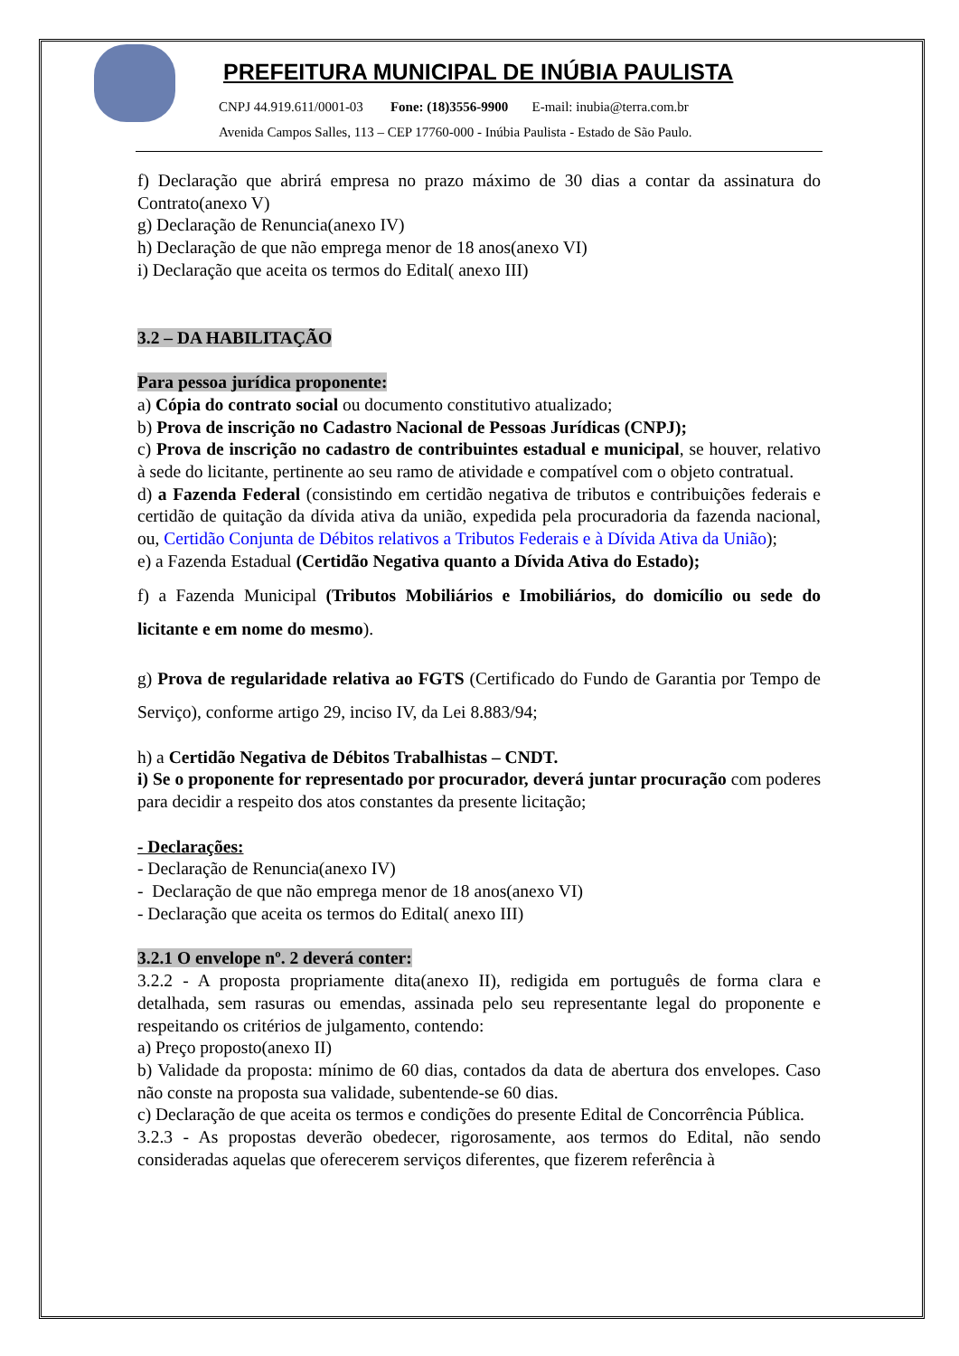PREFEITURA MUNICIPAL DE INÚBIA PAULISTA
CNPJ 44.919.611/0001-03 Fone: (18)3556-9900 E-mail: inubia@terra.com.br
Avenida Campos Salles, 113 – CEP 17760-000 - Inúbia Paulista - Estado de São Paulo.
f) Declaração que abrirá empresa no prazo máximo de 30 dias a contar da assinatura do Contrato(anexo V)
g) Declaração de Renuncia(anexo IV)
h) Declaração de que não emprega menor de 18 anos(anexo VI)
i) Declaração que aceita os termos do Edital( anexo III)
3.2 – DA HABILITAÇÃO
Para pessoa jurídica proponente:
a) Cópia do contrato social ou documento constitutivo atualizado;
b) Prova de inscrição no Cadastro Nacional de Pessoas Jurídicas (CNPJ);
c) Prova de inscrição no cadastro de contribuintes estadual e municipal, se houver, relativo à sede do licitante, pertinente ao seu ramo de atividade e compatível com o objeto contratual.
d) a Fazenda Federal (consistindo em certidão negativa de tributos e contribuições federais e certidão de quitação da dívida ativa da união, expedida pela procuradoria da fazenda nacional, ou, Certidão Conjunta de Débitos relativos a Tributos Federais e à Dívida Ativa da União);
e) a Fazenda Estadual (Certidão Negativa quanto a Dívida Ativa do Estado);
f) a Fazenda Municipal (Tributos Mobiliários e Imobiliários, do domicílio ou sede do licitante e em nome do mesmo).
g) Prova de regularidade relativa ao FGTS (Certificado do Fundo de Garantia por Tempo de Serviço), conforme artigo 29, inciso IV, da Lei 8.883/94;
h) a Certidão Negativa de Débitos Trabalhistas – CNDT.
i) Se o proponente for representado por procurador, deverá juntar procuração com poderes para decidir a respeito dos atos constantes da presente licitação;
- Declarações:
- Declaração de Renuncia(anexo IV)
- Declaração de que não emprega menor de 18 anos(anexo VI)
- Declaração que aceita os termos do Edital( anexo III)
3.2.1 O envelope nº. 2 deverá conter:
3.2.2 - A proposta propriamente dita(anexo II), redigida em português de forma clara e detalhada, sem rasuras ou emendas, assinada pelo seu representante legal do proponente e respeitando os critérios de julgamento, contendo:
a) Preço proposto(anexo II)
b) Validade da proposta: mínimo de 60 dias, contados da data de abertura dos envelopes. Caso não conste na proposta sua validade, subentende-se 60 dias.
c) Declaração de que aceita os termos e condições do presente Edital de Concorrência Pública.
3.2.3 - As propostas deverão obedecer, rigorosamente, aos termos do Edital, não sendo consideradas aquelas que oferecerem serviços diferentes, que fizerem referência à